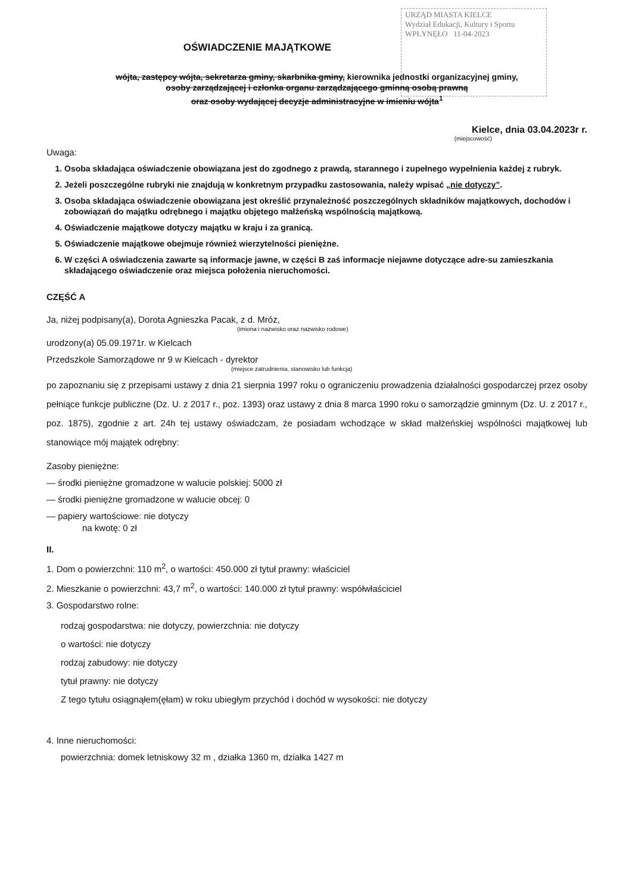URZĄD MIASTA KIELCE
Wydział Edukacji, Kultury i Sportu
WPŁYNĘŁO 11-04-2023
OŚWIADCZENIE MAJĄTKOWE
wójta, zastępcy wójta, sekretarza gminy, skarbnika gminy, kierownika jednostki organizacyjnej gminy,
osoby zarządzającej i członka organu zarządzającego gminną osobą prawną
oraz osoby wydającej decyzje administracyjne w imieniu wójta<sup>1</sup>
Kielce, dnia 03.04.2023r r.
(miejscowość)
Uwaga:
1. Osoba składająca oświadczenie obowiązana jest do zgodnego z prawdą, starannego i zupełnego wypełnienia każdej z rubryk.
2. Jeżeli poszczególne rubryki nie znajdują w konkretnym przypadku zastosowania, należy wpisać „nie dotyczy”.
3. Osoba składająca oświadczenie obowiązana jest określić przynależność poszczególnych składników majątkowych, dochodów i zobowiązań do majątku odrębnego i majątku objętego małżeńską wspólnością majątkową.
4. Oświadczenie majątkowe dotyczy majątku w kraju i za granicą.
5. Oświadczenie majątkowe obejmuje również wierzytelności pieniężne.
6. W części A oświadczenia zawarte są informacje jawne, w części B zaś informacje niejawne dotyczące adre-su zamieszkania składającego oświadczenie oraz miejsca położenia nieruchomości.
CZĘŚĆ A
Ja, niżej podpisany(a), Dorota Agnieszka Pacak, z d. Mróz,
(imiona i nazwisko oraz nazwisko rodowe)
urodzony(a) 05.09.1971r. w Kielcach
Przedszkole Samorządowe nr 9 w Kielcach - dyrektor
(miejsce zatrudnienia, stanowisko lub funkcja)
po zapoznaniu się z przepisami ustawy z dnia 21 sierpnia 1997 roku o ograniczeniu prowadzenia działalności gospodarczej przez osoby pełniące funkcje publiczne (Dz. U. z 2017 r., poz. 1393) oraz ustawy z dnia 8 marca 1990 roku o samorządzie gminnym (Dz. U. z 2017 r., poz. 1875), zgodnie z art. 24h tej ustawy oświadczam, że posiadam wchodzące w skład małżeńskiej wspólności majątkowej lub stanowiące mój majątek odrębny:
Zasoby pieniężne:
— środki pieniężne gromadzone w walucie polskiej: 5000 zł
— środki pieniężne gromadzone w walucie obcej: 0
— papiery wartościowe: nie dotyczy
na kwotę: 0 zł
II.
1. Dom o powierzchni: 110 m<sup>2</sup>, o wartości: 450.000 zł tytuł prawny: właściciel
2. Mieszkanie o powierzchni: 43,7 m<sup>2</sup>, o wartości: 140.000 zł tytuł prawny: współwłaściciel
3. Gospodarstwo rolne:
rodzaj gospodarstwa: nie dotyczy, powierzchnia: nie dotyczy
o wartości: nie dotyczy
rodzaj zabudowy: nie dotyczy
tytuł prawny: nie dotyczy
Z tego tytułu osiągnąłem(ęłam) w roku ubiegłym przychód i dochód w wysokości: nie dotyczy
4. Inne nieruchomości:
powierzchnia: domek letniskowy 32 m , działka 1360 m, działka 1427 m